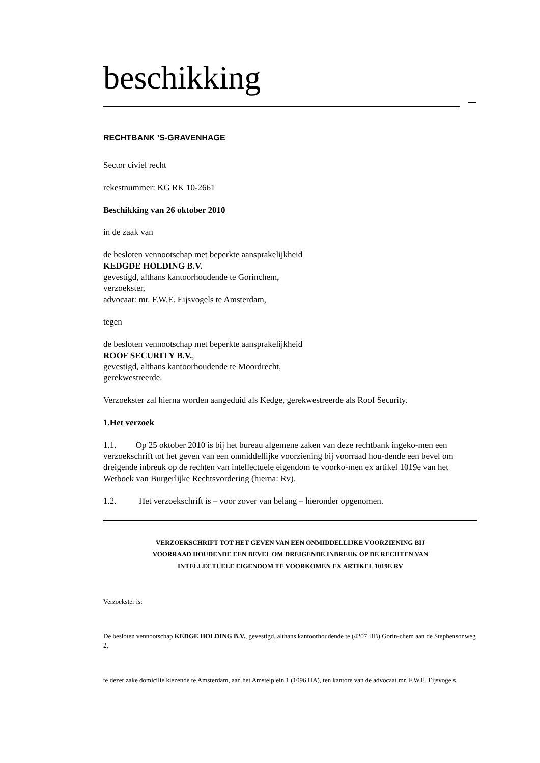beschikking
RECHTBANK ’S-GRAVENHAGE
Sector civiel recht
rekestnummer: KG RK 10-2661
Beschikking van 26 oktober 2010
in de zaak van
de besloten vennootschap met beperkte aansprakelijkheid
KEDGDE HOLDING B.V.
gevestigd, althans kantoorhoudende te Gorinchem,
verzoekster,
advocaat: mr. F.W.E. Eijsvogels te Amsterdam,
tegen
de besloten vennootschap met beperkte aansprakelijkheid
ROOF SECURITY B.V.,
gevestigd, althans kantoorhoudende te Moordrecht,
gerekwestreerde.
Verzoekster zal hierna worden aangeduid als Kedge, gerekwestreerde als Roof Security.
1. Het verzoek
1.1. Op 25 oktober 2010 is bij het bureau algemene zaken van deze rechtbank ingeko-men een verzoekschrift tot het geven van een onmiddellijke voorziening bij voorraad hou-dende een bevel om dreigende inbreuk op de rechten van intellectuele eigendom te voorko-men ex artikel 1019e van het Wetboek van Burgerlijke Rechtsvordering (hierna: Rv).
1.2. Het verzoekschrift is – voor zover van belang – hieronder opgenomen.
VERZOEKSCHRIFT TOT HET GEVEN VAN EEN ONMIDDELLIJKE VOORZIENING BIJ
VOORRAAD HOUDENDE EEN BEVEL OM DREIGENDE INBREUK OP DE RECHTEN VAN
INTELLECTUELE EIGENDOM TE VOORKOMEN EX ARTIKEL 1019E RV
Verzoekster is:
De besloten vennootschap KEDGE HOLDING B.V., gevestigd, althans kantoorhoudende te (4207 HB) Gorin-chem aan de Stephensonweg 2,
te dezer zake domicilie kiezende te Amsterdam, aan het Amstelplein 1 (1096 HA), ten kantore van de advocaat mr. F.W.E. Eijsvogels.